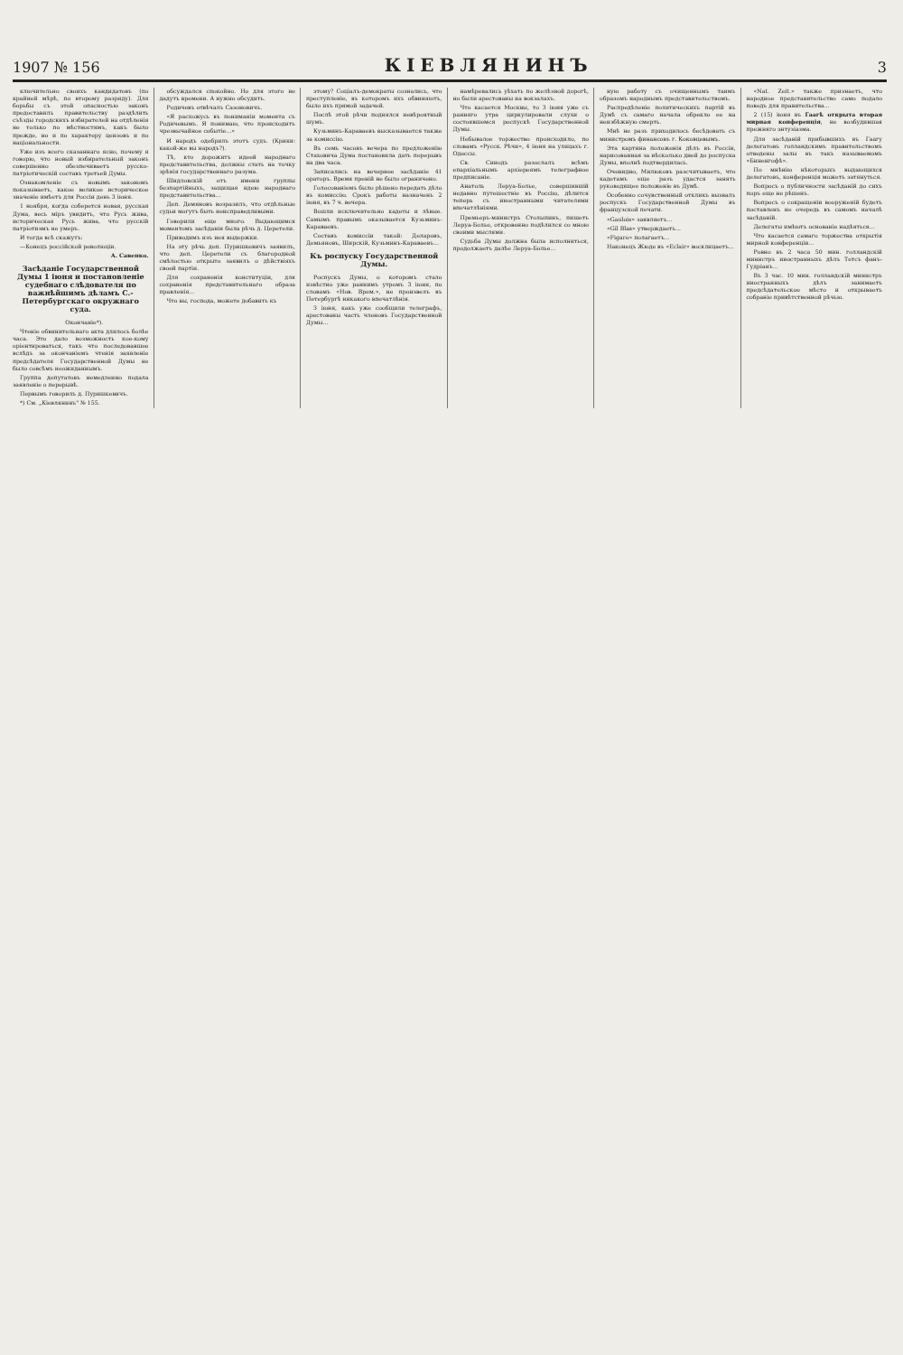1907 № 156 КІЕВЛЯНИНЪ 3
ключительно своихъ кандидатовъ (по крайней мѣрѣ, по второму разряду). Для борьбы съ этой опасностью законъ предоставилъ правительству раздѣлить съѣзды городскихъ избирателей на отдѣленія не только по мѣстностямъ, какъ было прежде, но и по характеру цензовъ и по національности.
Уже изъ всего сказаннаго ясно, почему я говорю, что новый избирательный законъ совершенно обезпечиваетъ русско-патріотическій составъ третьей Думы.
Ознакомленіе съ новымъ закономъ показываетъ, какое великое историческое значеніе имѣетъ для Россіи день 3 іюня.
1 ноября, когда соберется новая, русская Дума, весь міръ увидитъ, что Русь жива, историческая Русь жива, что русскій патріотизмъ не умеръ.
И тогда всѣ скажутъ:
—Конецъ россійской революціи.
А. Савенко.
Засѣданіе Государственной Думы 1 іюня и постановленіе судебнаго слѣдователя по важнѣйшимъ дѣламъ С.-Петербургскаго окружнаго суда.
Окончаніе*).
Чтеніе обвинительнаго акта длилось болѣе часа. Это дало возможность кое-кому оріентироваться, такъ что последовавшее вслѣдъ за окончаніемъ чтенія заявленіе предсѣдателя Государственной Думы не было совсѣмъ неожиданнымъ.
Группа депутатовъ немедленно подала заявленіе о перерывѣ.
Первымъ говорилъ д. Пуришкевичъ.
*) См. „Кіевлянинъ" № 155.
обсуждался спокойно. Но для этого не дадутъ времени. А нужно обсудить.
Родичевъ отвѣчалъ Сазоновичъ.
«Я расхожусь въ пониманіи момента съ Родичевымъ. Я понимаю, что происходитъ чрезвычайное событіе...»
И народъ одобрилъ этотъ судъ. (Крики: какой-же вы народъ?).
Тѣ, кто дорожитъ идеей народнаго представительства, должны стать на точку зрѣнія государственнаго разума.
Шидловскій отъ имени группы безпартійныхъ, защищая идею народнаго представительства...
Деп. Демяновъ возразилъ, что отдѣльные судьи могутъ быть неисправедливыми.
Говорили еще много. Выдающимся моментомъ засѣданія была рѣчь д. Церетели.
Приводимъ изъ нея выдержки.
На эту рѣчь деп. Пуришкевичъ заявилъ, что деп. Церетели съ благородной смѣлостью открыто заявилъ о дѣйствіяхъ своей партіи.
Для сохраненія конституціи, для сохраненія представительнаго образа правленія...
Что вы, господа, можете добавить къ
этому? Соціалъ-демократы сознались, что преступленіе, въ которомъ ихъ обвиняютъ, было ихъ прямой задачей.
Послѣ этой рѣчи поднялся невѣроятный шумъ.
Кузьминъ-Караваевъ высказывается также за комиссію.
Въ семь часовъ вечера по предложенію Стаховича Дума постановила дать перерывъ на два часа.
Записались на вечернее засѣданіе 41 ораторъ. Время преній не было ограничено.
Голосованіемъ было рѣшено передать дѣло въ комиссію. Срокъ работы назначенъ 2 іюня, въ 7 ч. вечера.
Вошли исключительно кадеты и лѣвые. Самымъ правымъ оказывается Кузьминъ-Караваевъ.
Составъ комиссіи такой: Деларовъ, Демьяновъ, Ширскій, Кузьминъ-Караваевъ...
Къ роспуску Государственной Думы.
Роспускъ Думы, о которомъ стало извѣстно уже раннимъ утромъ 3 іюня, по словамъ «Нов. Врем.», не произвелъ въ Петербургѣ никакого впечатлѣнія.
3 іюня, какъ уже сообщили телеграфъ, арестованы часть членовъ Государственной Думы...
намѣревались уѣхать по желѣзной дорогѣ, но были арестованы на вокзалахъ.
Что касается Москвы, то 3 іюня уже съ ранняго утра циркулировали слухи о состоявшемся роспускѣ Государственной Думы.
Небывалое торжество происходило, по словамъ «Русск. Рѣчи», 4 іюня на улицахъ г. Одессы.
Св. Синодъ разослалъ всѣмъ епархіальнымъ архіереямъ телеграфное предписаніе.
Анатоль Леруа-Болье, совершившій недавно путешествіе въ Россію, дѣлится теперь съ иностранными читателями впечатлѣніями.
Премьеръ-министръ Столыпинъ, пишетъ Леруа-Болье, откровенно подѣлился со мною своими мыслями.
Судьба Думы должна была исполниться, продолжаетъ далѣе Леруа-Болье...
ную работу съ очищеннымъ таимъ образомъ народнымъ представительствомъ.
Распредѣленіе политическихъ партій въ Думѣ съ самаго начала обрекло ее на неизбѣжную смерть.
Мнѣ не разъ приходилось бесѣдовать съ министромъ финансовъ г. Коковцевымъ.
Эта картина положенія дѣлъ въ Россіи, нарисованная за нѣсколько дней до роспуска Думы, вполнѣ подтвердилась.
Очевидно, Милюковъ разсчитываетъ, что кадетамъ еще разъ удастся занять руководящее положеніе въ Думѣ.
Особенно сочувственный откликъ вызвалъ роспускъ Государственной Думы въ французской печати.
«Gaulois» заявляетъ...
«Gil Blas» утверждаетъ...
«Figaro» полагаетъ...
Наконецъ Жюде въ «Eclair» восклицаетъ...
«Nat. Zeit.» также признаетъ, что народное представительство само подало поводъ для правительства...
2 (15) іюня въ Гаагѣ открыта вторая мирная конференція, не возбудившая прежняго энтузіазма.
Для засѣданій прибывшихъ въ Гаагу делегатовъ голландскимъ правительствомъ отведены залы въ такъ называемомъ «Биненгофѣ».
По мнѣнію нѣкоторыхъ выдающихся делегатовъ, конференція можетъ затянуться.
Вопросъ о публичности засѣданій до сихъ поръ еще не рѣшенъ.
Вопросъ о сокращеніи вооруженій будетъ поставленъ не очередь въ самомъ началѣ засѣданій.
Делегаты имѣютъ основаніе надѣяться...
Что касается самаго торжества открытія мирной конференціи...
Ровно въ 2 часа 50 мин. голландскій министръ иностранныхъ дѣлъ Тетсъ фанъ-Гудріанъ...
Въ 3 час. 10 мин. голландскій министръ иностранныхъ дѣлъ занимаетъ предсѣдательское мѣсто и открываетъ собраніе привѣтственной рѣчью.